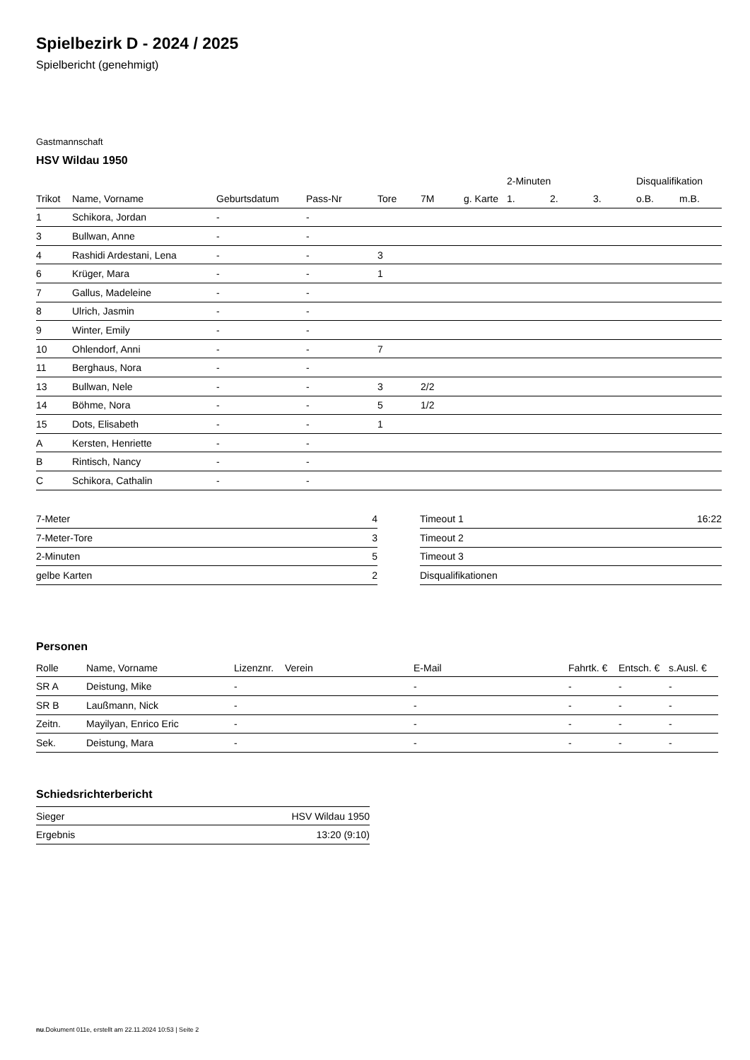Spielbezirk D - 2024 / 2025
Spielbericht (genehmigt)
Gastmannschaft
HSV Wildau 1950
| | | | | | | | 2-Minuten | | | Disqualifikation | |
| --- | --- | --- | --- | --- | --- | --- | --- | --- | --- | --- | --- |
| Trikot | Name, Vorname | Geburtsdatum | Pass-Nr | Tore | 7M | g. Karte | 1. | 2. | 3. | o.B. | m.B. |
| 1 | Schikora, Jordan | - | - | | | | | | | | |
| 3 | Bullwan, Anne | - | - | | | | | | | | |
| 4 | Rashidi Ardestani, Lena | - | - | 3 | | | | | | | |
| 6 | Krüger, Mara | - | - | 1 | | | | | | | |
| 7 | Gallus, Madeleine | - | - | | | | | | | | |
| 8 | Ulrich, Jasmin | - | - | | | | | | | | |
| 9 | Winter, Emily | - | - | | | | | | | | |
| 10 | Ohlendorf, Anni | - | - | 7 | | | | | | | |
| 11 | Berghaus, Nora | - | - | | | | | | | | |
| 13 | Bullwan, Nele | - | - | 3 | 2/2 | | | | | | |
| 14 | Böhme, Nora | - | - | 5 | 1/2 | | | | | | |
| 15 | Dots, Elisabeth | - | - | 1 | | | | | | | |
| A | Kersten, Henriette | - | - | | | | | | | | |
| B | Rintisch, Nancy | - | - | | | | | | | | |
| C | Schikora, Cathalin | - | - | | | | | | | | |
| 7-Meter | 4 |
| 7-Meter-Tore | 3 |
| 2-Minuten | 5 |
| gelbe Karten | 2 |
| Timeout 1 | 16:22 |
| Timeout 2 | |
| Timeout 3 | |
| Disqualifikationen | |
Personen
| Rolle | Name, Vorname | Lizenznr. | Verein | E-Mail | Fahrtk. € | Entsch. € | s.Ausl. € |
| --- | --- | --- | --- | --- | --- | --- | --- |
| SR A | Deistung, Mike | - | | - | - | - | - |
| SR B | Laußmann, Nick | - | | - | - | - | - |
| Zeitn. | Mayilyan, Enrico Eric | - | | - | - | - | - |
| Sek. | Deistung, Mara | - | | - | - | - | - |
Schiedsrichterbericht
| Sieger | HSV Wildau 1950 |
| Ergebnis | 13:20 (9:10) |
nu.Dokument 011e, erstellt am 22.11.2024 10:53 | Seite 2